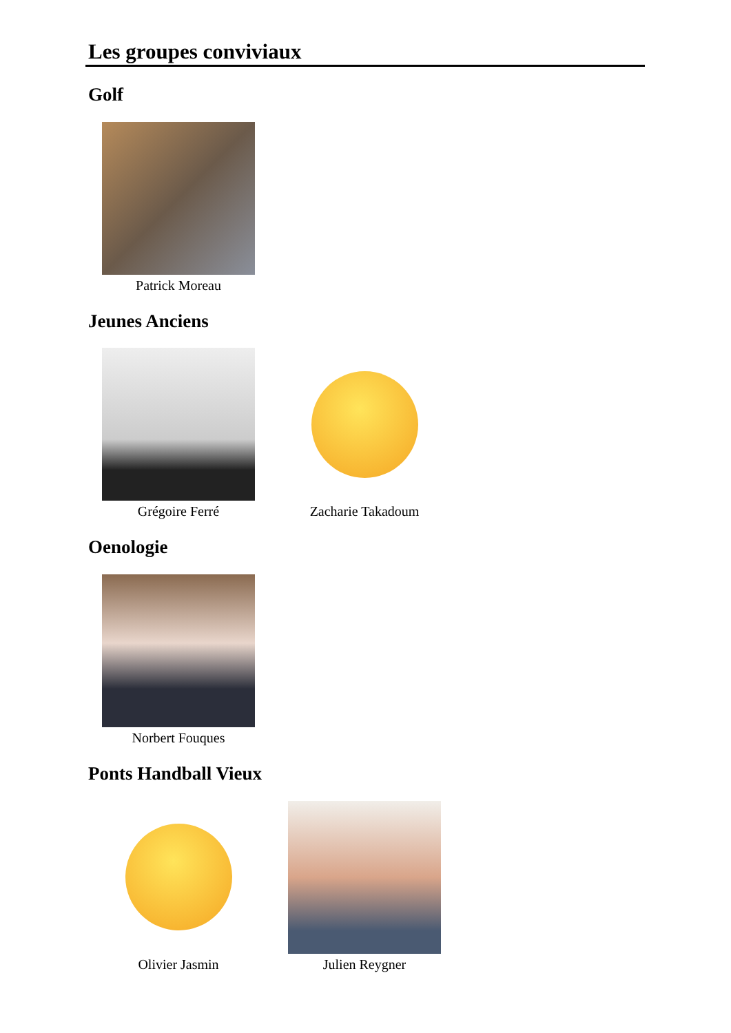Les groupes conviviaux
Golf
Patrick Moreau
Jeunes Anciens
Grégoire Ferré Zacharie Takadoum
Oenologie
Norbert Fouques
Ponts Handball Vieux
Olivier Jasmin Julien Reygner